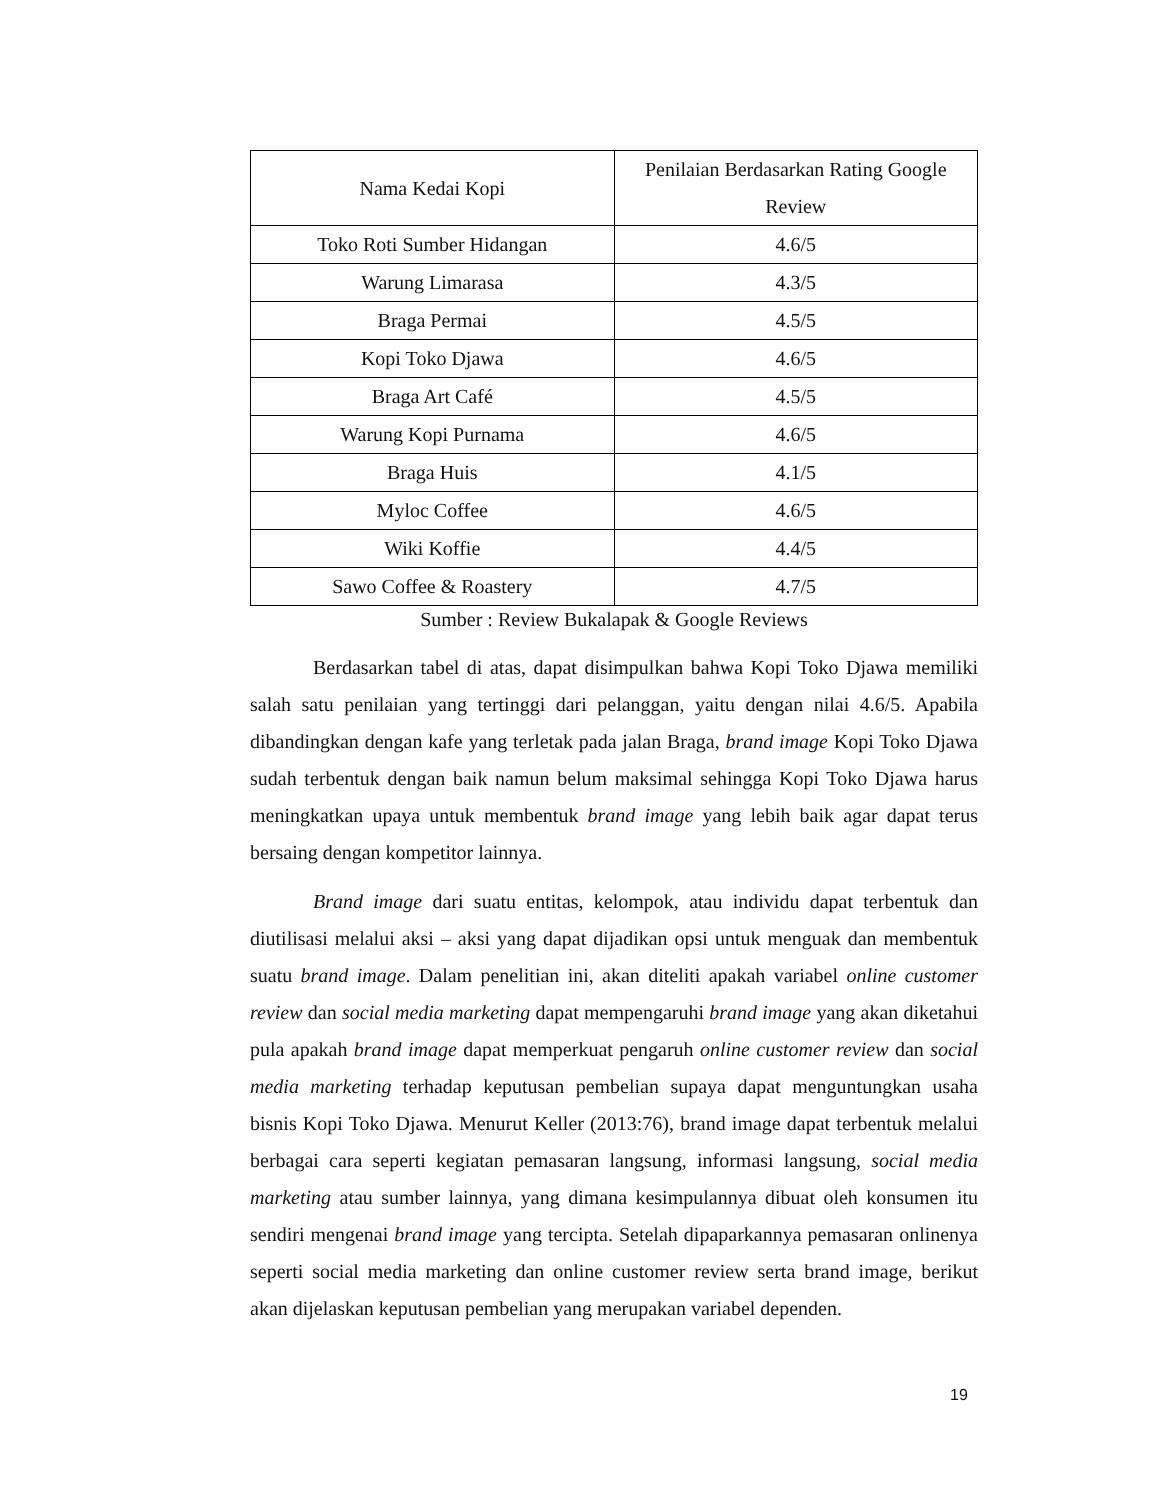| Nama Kedai Kopi | Penilaian Berdasarkan Rating Google Review |
| --- | --- |
| Toko Roti Sumber Hidangan | 4.6/5 |
| Warung Limarasa | 4.3/5 |
| Braga Permai | 4.5/5 |
| Kopi Toko Djawa | 4.6/5 |
| Braga Art Café | 4.5/5 |
| Warung Kopi Purnama | 4.6/5 |
| Braga Huis | 4.1/5 |
| Myloc Coffee | 4.6/5 |
| Wiki Koffie | 4.4/5 |
| Sawo Coffee & Roastery | 4.7/5 |
Sumber : Review Bukalapak & Google Reviews
Berdasarkan tabel di atas, dapat disimpulkan bahwa Kopi Toko Djawa memiliki salah satu penilaian yang tertinggi dari pelanggan, yaitu dengan nilai 4.6/5. Apabila dibandingkan dengan kafe yang terletak pada jalan Braga, brand image Kopi Toko Djawa sudah terbentuk dengan baik namun belum maksimal sehingga Kopi Toko Djawa harus meningkatkan upaya untuk membentuk brand image yang lebih baik agar dapat terus bersaing dengan kompetitor lainnya.
Brand image dari suatu entitas, kelompok, atau individu dapat terbentuk dan diutilisasi melalui aksi – aksi yang dapat dijadikan opsi untuk menguak dan membentuk suatu brand image. Dalam penelitian ini, akan diteliti apakah variabel online customer review dan social media marketing dapat mempengaruhi brand image yang akan diketahui pula apakah brand image dapat memperkuat pengaruh online customer review dan social media marketing terhadap keputusan pembelian supaya dapat menguntungkan usaha bisnis Kopi Toko Djawa. Menurut Keller (2013:76), brand image dapat terbentuk melalui berbagai cara seperti kegiatan pemasaran langsung, informasi langsung, social media marketing atau sumber lainnya, yang dimana kesimpulannya dibuat oleh konsumen itu sendiri mengenai brand image yang tercipta. Setelah dipaparkannya pemasaran onlinenya seperti social media marketing dan online customer review serta brand image, berikut akan dijelaskan keputusan pembelian yang merupakan variabel dependen.
19